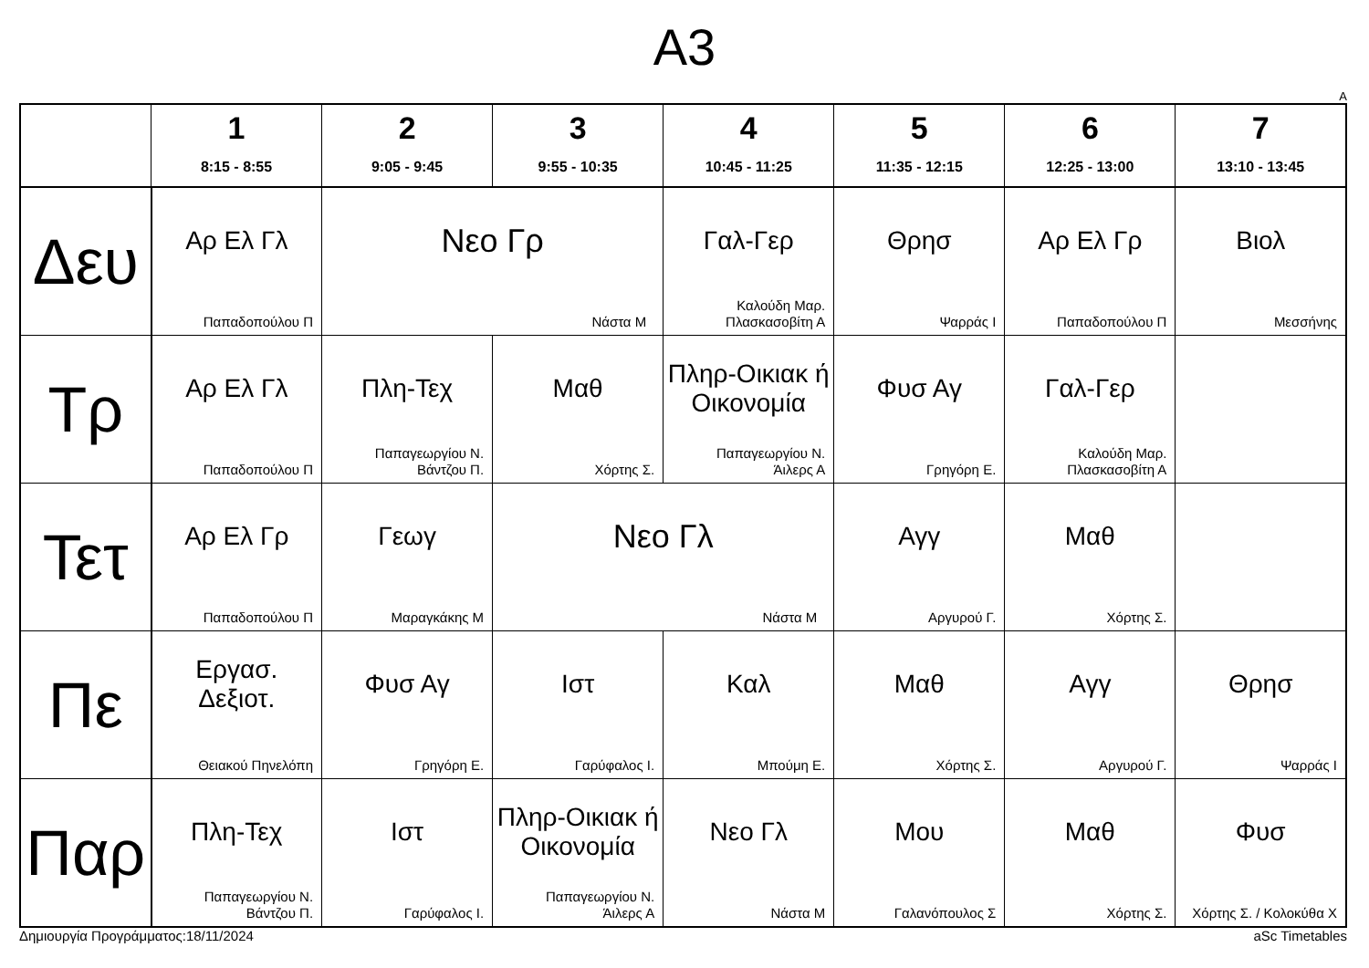A3
A
| | 1 8:15 - 8:55 | 2 9:05 - 9:45 | 3 9:55 - 10:35 | 4 10:45 - 11:25 | 5 11:35 - 12:15 | 6 12:25 - 13:00 | 7 13:10 - 13:45 |
| --- | --- | --- | --- | --- | --- | --- | --- |
| Δευ | Αρ Ελ Γλ Παπαδοπούλου Π | Νεο Γρ Νάστα Μ | | Γαλ-Γερ Καλούδη Μαρ. Πλασκασοβίτη Α | Θρησ Ψαρράς Ι | Αρ Ελ Γρ Παπαδοπούλου Π | Βιολ Μεσσήνης |
| Τρ | Αρ Ελ Γλ Παπαδοπούλου Π | Πλη-Τεχ Παπαγεωργίου Ν. Βάντζου Π. | Μαθ Χόρτης Σ. | Πληρ-Οικιακ ή Οικονομία Παπαγεωργίου Ν. Άιλερς Α | Φυσ Αγ Γρηγόρη Ε. | Γαλ-Γερ Καλούδη Μαρ. Πλασκασοβίτη Α | |
| Τετ | Αρ Ελ Γρ Παπαδοπούλου Π | Γεωγ Μαραγκάκης Μ | Νεο Γλ Νάστα Μ | | Αγγ Αργυρού Γ. | Μαθ Χόρτης Σ. | |
| Πε | Εργασ. Δεξιοτ. Θειακού Πηνελόπη | Φυσ Αγ Γρηγόρη Ε. | Ιστ Γαρύφαλος Ι. | Καλ Μπούμη Ε. | Μαθ Χόρτης Σ. | Αγγ Αργυρού Γ. | Θρησ Ψαρράς Ι |
| Παρ | Πλη-Τεχ Παπαγεωργίου Ν. Βάντζου Π. | Ιστ Γαρύφαλος Ι. | Πληρ-Οικιακ ή Οικονομία Παπαγεωργίου Ν. Άιλερς Α | Νεο Γλ Νάστα Μ | Μου Γαλανόπουλος Σ | Μαθ Χόρτης Σ. | Φυσ Χόρτης Σ. / Κολοκύθα Χ |
Δημιουργία Προγράμματος:18/11/2024 aSc Timetables